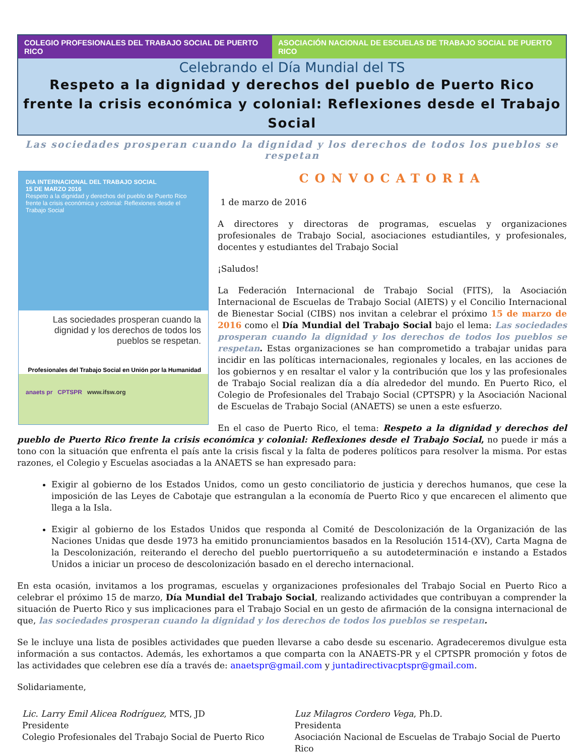COLEGIO PROFESIONALES DEL TRABAJO SOCIAL DE PUERTO RICO
ASOCIACIÓN NACIONAL DE ESCUELAS DE TRABAJO SOCIAL DE PUERTO RICO
Celebrando el Día Mundial del TS
Respeto a la dignidad y derechos del pueblo de Puerto Rico frente la crisis económica y colonial: Reflexiones desde el Trabajo Social
Las sociedades prosperan cuando la dignidad y los derechos de todos los pueblos se respetan
DIA INTERNACIONAL DEL TRABAJO SOCIAL
15 DE MARZO 2016
Respeto a la dignidad y derechos del pueblo de Puerto Rico frente la crisis económica y colonial: Reflexiones desde el Trabajo Social
Las sociedades prosperan cuando la dignidad y los derechos de todos los pueblos se respetan.
Profesionales del Trabajo Social en Unión por la Humanidad
anaets pr CPTSPR www.ifsw.org
CONVOCATORIA
1 de marzo de 2016
A directores y directoras de programas, escuelas y organizaciones profesionales de Trabajo Social, asociaciones estudiantiles, y profesionales, docentes y estudiantes del Trabajo Social
¡Saludos!
La Federación Internacional de Trabajo Social (FITS), la Asociación Internacional de Escuelas de Trabajo Social (AIETS) y el Concilio Internacional de Bienestar Social (CIBS) nos invitan a celebrar el próximo 15 de marzo de 2016 como el Día Mundial del Trabajo Social bajo el lema: Las sociedades prosperan cuando la dignidad y los derechos de todos los pueblos se respetan. Estas organizaciones se han comprometido a trabajar unidas para incidir en las políticas internacionales, regionales y locales, en las acciones de los gobiernos y en resaltar el valor y la contribución que los y las profesionales de Trabajo Social realizan día a día alrededor del mundo. En Puerto Rico, el Colegio de Profesionales del Trabajo Social (CPTSPR) y la Asociación Nacional de Escuelas de Trabajo Social (ANAETS) se unen a este esfuerzo.
En el caso de Puerto Rico, el tema: Respeto a la dignidad y derechos del pueblo de Puerto Rico frente la crisis económica y colonial: Reflexiones desde el Trabajo Social, no puede ir más a tono con la situación que enfrenta el país ante la crisis fiscal y la falta de poderes políticos para resolver la misma. Por estas razones, el Colegio y Escuelas asociadas a la ANAETS se han expresado para:
Exigir al gobierno de los Estados Unidos, como un gesto conciliatorio de justicia y derechos humanos, que cese la imposición de las Leyes de Cabotaje que estrangulan a la economía de Puerto Rico y que encarecen el alimento que llega a la Isla.
Exigir al gobierno de los Estados Unidos que responda al Comité de Descolonización de la Organización de las Naciones Unidas que desde 1973 ha emitido pronunciamientos basados en la Resolución 1514-(XV), Carta Magna de la Descolonización, reiterando el derecho del pueblo puertorriqueño a su autodeterminación e instando a Estados Unidos a iniciar un proceso de descolonización basado en el derecho internacional.
En esta ocasión, invitamos a los programas, escuelas y organizaciones profesionales del Trabajo Social en Puerto Rico a celebrar el próximo 15 de marzo, Día Mundial del Trabajo Social, realizando actividades que contribuyan a comprender la situación de Puerto Rico y sus implicaciones para el Trabajo Social en un gesto de afirmación de la consigna internacional de que, las sociedades prosperan cuando la dignidad y los derechos de todos los pueblos se respetan.
Se le incluye una lista de posibles actividades que pueden llevarse a cabo desde su escenario. Agradeceremos divulgue esta información a sus contactos. Además, les exhortamos a que comparta con la ANAETS-PR y el CPTSPR promoción y fotos de las actividades que celebren ese día a través de: anaetspr@gmail.com y juntadirectivacptspr@gmail.com.
Solidariamente,
Lic. Larry Emil Alicea Rodríguez, MTS, JD
Presidente
Colegio Profesionales del Trabajo Social de Puerto Rico
Luz Milagros Cordero Vega, Ph.D.
Presidenta
Asociación Nacional de Escuelas de Trabajo Social de Puerto Rico